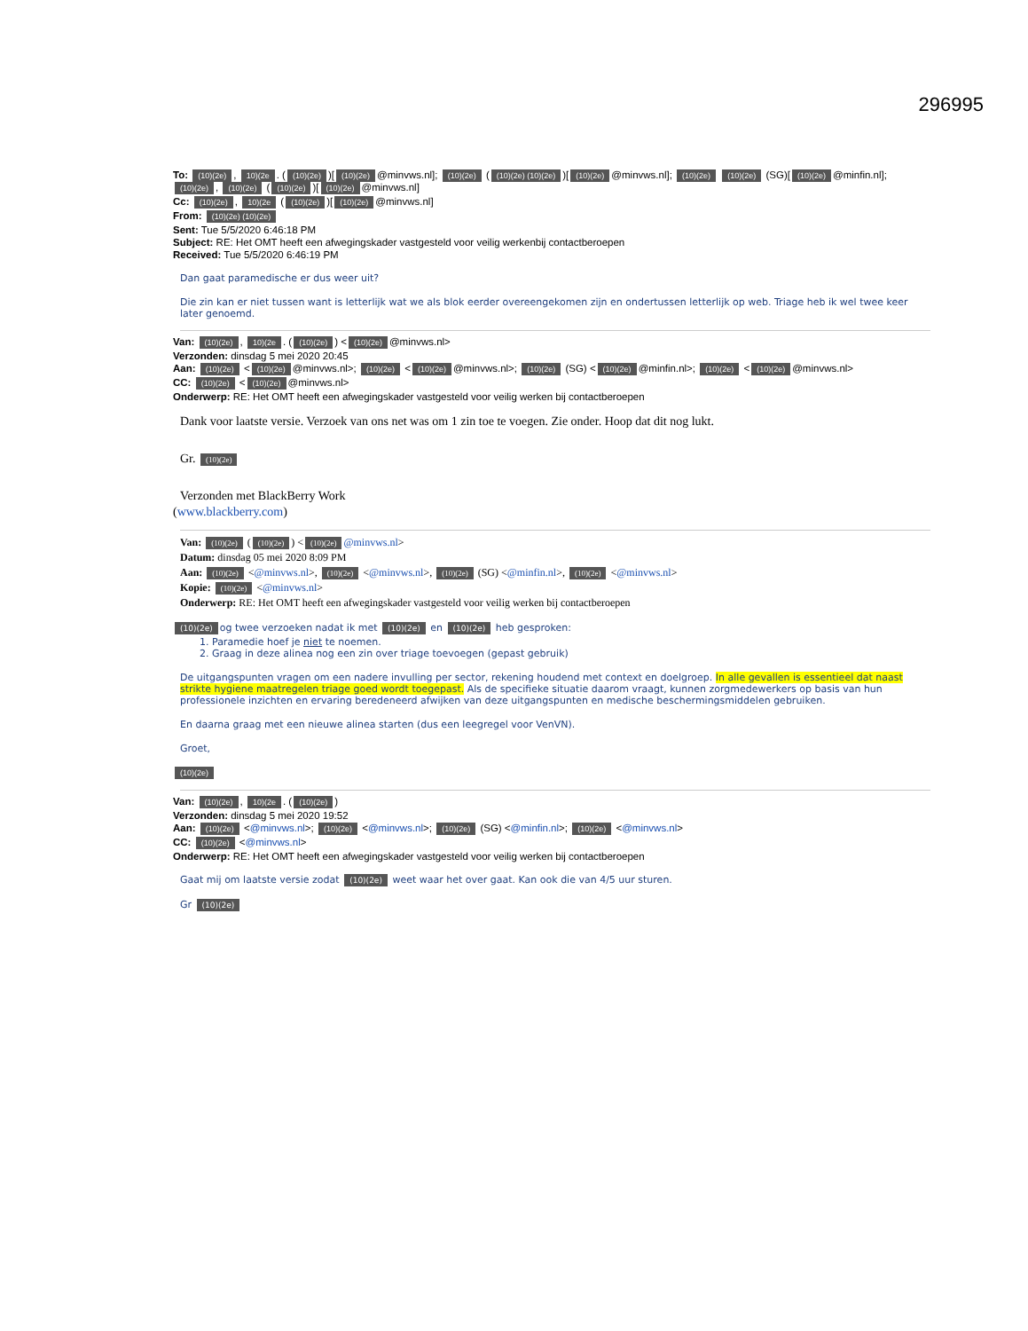296995
To: (10)(2e), 10)(2e. ((10)(2e))[(10)(2e) @minvws.nl]; (10)(2e) ((10)(2e) (10)(2e))[(10)(2e) @minvws.nl]; (10)(2e) (10)(2e) (SG)[(10)(2e) @minfin.nl]; (10)(2e), (10)(2e) ((10)(2e))[(10)(2e) @minvws.nl]
Cc: (10)(2e), 10)(2e ((10)(2e))[(10)(2e) @minvws.nl]
From: (10)(2e) (10)(2e)
Sent: Tue 5/5/2020 6:46:18 PM
Subject: RE: Het OMT heeft een afwegingskader vastgesteld voor veilig werkenbij contactberoepen
Received: Tue 5/5/2020 6:46:19 PM
Dan gaat paramedische er dus weer uit?
Die zin kan er niet tussen want is letterlijk wat we als blok eerder overeengekomen zijn en ondertussen letterlijk op web. Triage heb ik wel twee keer later genoemd.
Van: (10)(2e), 10)(2e. ((10)(2e)) < (10)(2e) @minvws.nl>
Verzonden: dinsdag 5 mei 2020 20:45
Aan: (10)(2e) < (10)(2e) @minvws.nl>; (10)(2e) < (10)(2e) @minvws.nl>; (10)(2e) (SG) < (10)(2e) @minfin.nl>; (10)(2e) < (10)(2e) @minvws.nl>
CC: (10)(2e) < (10)(2e) @minvws.nl>
Onderwerp: RE: Het OMT heeft een afwegingskader vastgesteld voor veilig werken bij contactberoepen
Dank voor laatste versie. Verzoek van ons net was om 1 zin toe te voegen. Zie onder. Hoop dat dit nog lukt.
Gr. (10)(2e)
Verzonden met BlackBerry Work
(www.blackberry.com)
Van: (10)(2e) ((10)(2e)) < (10)(2e) @minvws.nl>
Datum: dinsdag 05 mei 2020 8:09 PM
Aan: (10)(2e) <@minvws.nl>, (10)(2e) <@minvws.nl>, (10)(2e) (SG) <@minfin.nl>, (10)(2e) <@minvws.nl>
Kopie: (10)(2e) <@minvws.nl>
Onderwerp: RE: Het OMT heeft een afwegingskader vastgesteld voor veilig werken bij contactberoepen
(10)(2e) og twee verzoeken nadat ik met (10)(2e) en (10)(2e) heb gesproken:
1. Paramedie hoef je niet te noemen.
2. Graag in deze alinea nog een zin over triage toevoegen (gepast gebruik)
De uitgangspunten vragen om een nadere invulling per sector, rekening houdend met context en doelgroep. In alle gevallen is essentieel dat naast strikte hygiene maatregelen triage goed wordt toegepast. Als de specifieke situatie daarom vraagt, kunnen zorgmedewerkers op basis van hun professionele inzichten en ervaring beredeneerd afwijken van deze uitgangspunten en medische beschermingsmiddelen gebruiken.
En daarna graag met een nieuwe alinea starten (dus een leegregel voor VenVN).
Groet,
(10)(2e)
Van: (10)(2e), 10)(2e. ((10)(2e))
Verzonden: dinsdag 5 mei 2020 19:52
Aan: (10)(2e) <@minvws.nl>; (10)(2e) <@minvws.nl>; (10)(2e) (SG) <@minfin.nl>; (10)(2e) <@minvws.nl>
CC: (10)(2e) <@minvws.nl>
Onderwerp: RE: Het OMT heeft een afwegingskader vastgesteld voor veilig werken bij contactberoepen
Gaat mij om laatste versie zodat (10)(2e) weet waar het over gaat. Kan ook die van 4/5 uur sturen.
Gr (10)(2e)